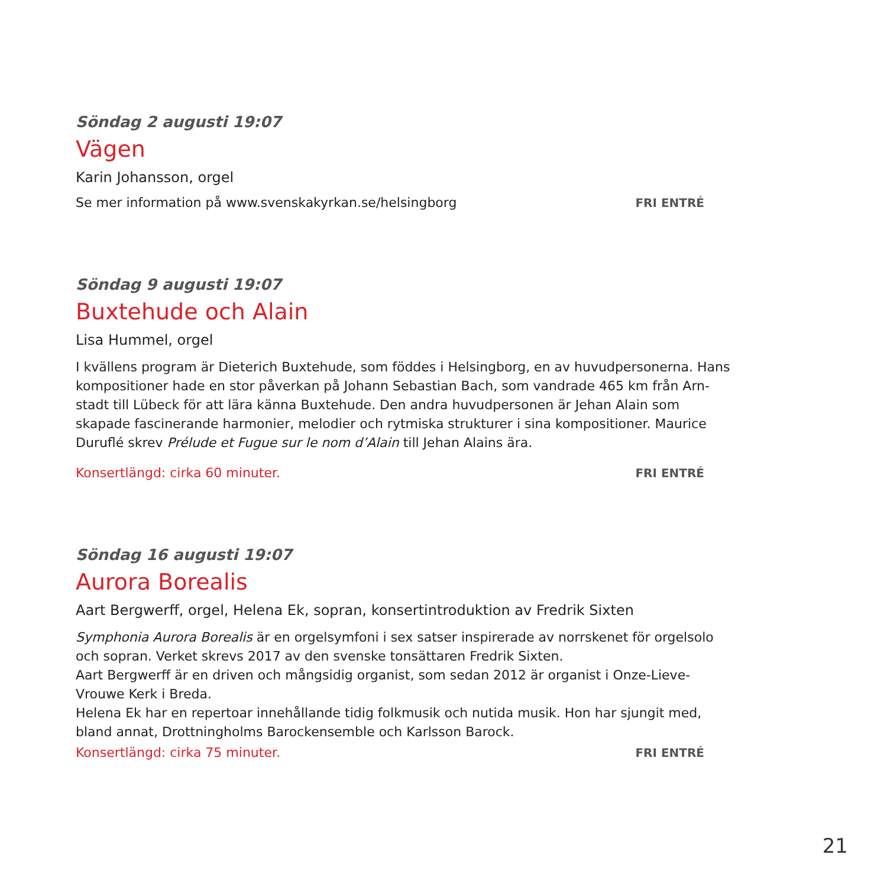Söndag 2 augusti 19:07
Vägen
Karin Johansson, orgel
Se mer information på www.svenskakyrkan.se/helsingborg FRI ENTRÉ
Söndag 9 augusti 19:07
Buxtehude och Alain
Lisa Hummel, orgel
I kvällens program är Dieterich Buxtehude, som föddes i Helsingborg, en av huvudpersonerna. Hans kompositioner hade en stor påverkan på Johann Sebastian Bach, som vandrade 465 km från Arn-stadt till Lübeck för att lära känna Buxtehude. Den andra huvudpersonen är Jehan Alain som skapade fascinerande harmonier, melodier och rytmiska strukturer i sina kompositioner. Maurice Duruflé skrev Prélude et Fugue sur le nom d’Alain till Jehan Alains ära.
Konsertlängd: cirka 60 minuter. FRI ENTRÉ
Söndag 16 augusti 19:07
Aurora Borealis
Aart Bergwerff, orgel, Helena Ek, sopran, konsertintroduktion av Fredrik Sixten
Symphonia Aurora Borealis är en orgelsymfoni i sex satser inspirerade av norrskenet för orgelsolo och sopran. Verket skrevs 2017 av den svenske tonsättaren Fredrik Sixten.
Aart Bergwerff är en driven och mångsidig organist, som sedan 2012 är organist i Onze-Lieve-Vrouwe Kerk i Breda.
Helena Ek har en repertoar innehållande tidig folkmusik och nutida musik. Hon har sjungit med, bland annat, Drottningholms Barockensemble och Karlsson Barock.
Konsertlängd: cirka 75 minuter. FRI ENTRÉ
21